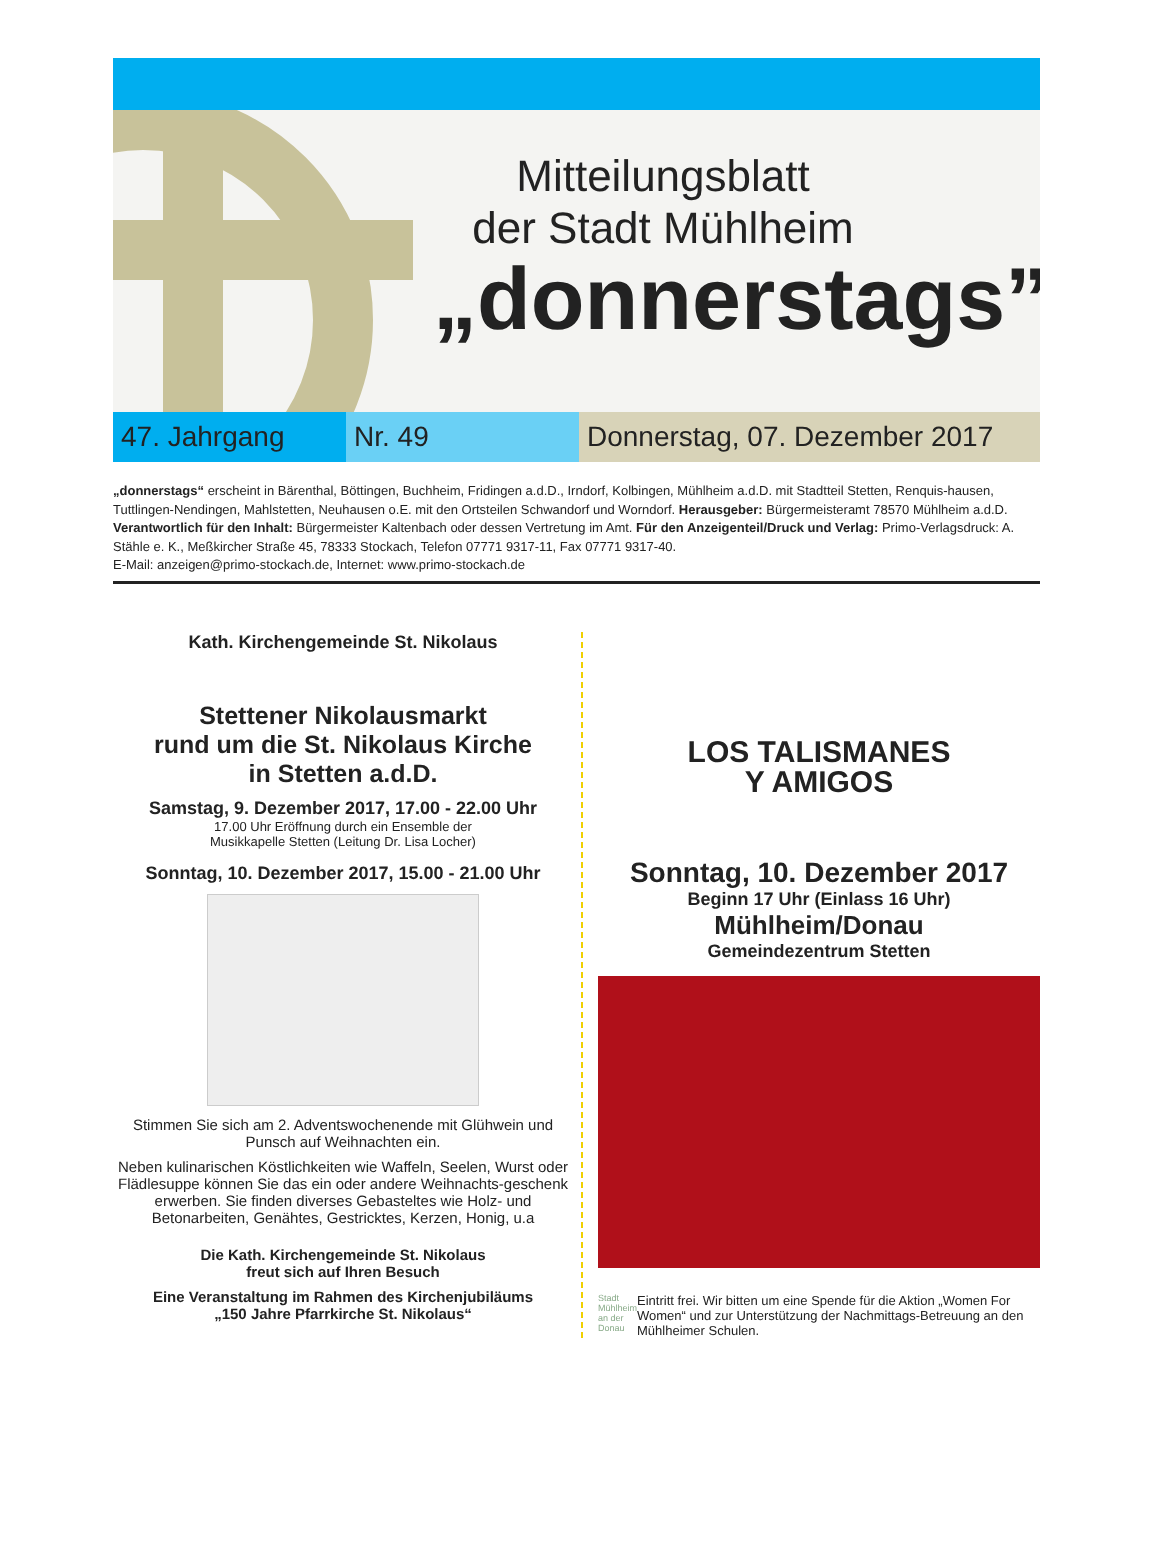Mitteilungsblatt
der Stadt Mühlheim
„donnerstags”
47. Jahrgang Nr. 49 Donnerstag, 07. Dezember 2017
„donnerstags“ erscheint in Bärenthal, Böttingen, Buchheim, Fridingen a.d.D., Irndorf, Kolbingen, Mühlheim a.d.D. mit Stadtteil Stetten, Renquis-hausen, Tuttlingen-Nendingen, Mahlstetten, Neuhausen o.E. mit den Ortsteilen Schwandorf und Worndorf. Herausgeber: Bürgermeisteramt 78570 Mühlheim a.d.D. Verantwortlich für den Inhalt: Bürgermeister Kaltenbach oder dessen Vertretung im Amt. Für den Anzeigenteil/Druck und Verlag: Primo-Verlagsdruck: A. Stähle e. K., Meßkircher Straße 45, 78333 Stockach, Telefon 07771 9317-11, Fax 07771 9317-40.
E-Mail: anzeigen@primo-stockach.de, Internet: www.primo-stockach.de
Kath. Kirchengemeinde St. Nikolaus
Stettener Nikolausmarkt
rund um die St. Nikolaus Kirche
in Stetten a.d.D.
Samstag, 9. Dezember 2017, 17.00 - 22.00 Uhr
17.00 Uhr Eröffnung durch ein Ensemble der
Musikkapelle Stetten (Leitung Dr. Lisa Locher)
Sonntag, 10. Dezember 2017, 15.00 - 21.00 Uhr
Stimmen Sie sich am 2. Adventswochenende mit Glühwein und Punsch auf Weihnachten ein.
Neben kulinarischen Köstlichkeiten wie Waffeln, Seelen, Wurst oder Flädlesuppe können Sie das ein oder andere Weihnachts-geschenk erwerben. Sie finden diverses Gebasteltes wie Holz- und Betonarbeiten, Genähtes, Gestricktes, Kerzen, Honig, u.a
Die Kath. Kirchengemeinde St. Nikolaus
freut sich auf Ihren Besuch
Eine Veranstaltung im Rahmen des Kirchenjubiläums
„150 Jahre Pfarrkirche St. Nikolaus“
LOS TALISMANES
Y AMIGOS
Sonntag, 10. Dezember 2017
Beginn 17 Uhr (Einlass 16 Uhr)
Mühlheim/Donau
Gemeindezentrum Stetten
Stadt Mühlheim an der Donau
Eintritt frei. Wir bitten um eine Spende für die Aktion „Women For Women“ und zur Unterstützung der Nachmittags-Betreuung an den Mühlheimer Schulen.